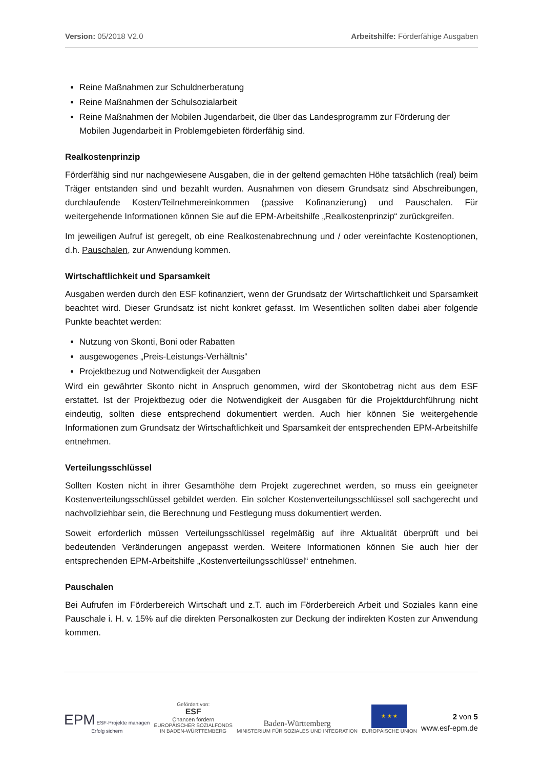Version: 05/2018 V2.0 Arbeitshilfe: Förderfähige Ausgaben
Reine Maßnahmen zur Schuldnerberatung
Reine Maßnahmen der Schulsozialarbeit
Reine Maßnahmen der Mobilen Jugendarbeit, die über das Landesprogramm zur Förderung der Mobilen Jugendarbeit in Problemgebieten förderfähig sind.
Realkostenprinzip
Förderfähig sind nur nachgewiesene Ausgaben, die in der geltend gemachten Höhe tatsächlich (real) beim Träger entstanden sind und bezahlt wurden. Ausnahmen von diesem Grundsatz sind Abschreibungen, durchlaufende Kosten/Teilnehmereinkommen (passive Kofinanzierung) und Pauschalen. Für weitergehende Informationen können Sie auf die EPM-Arbeitshilfe „Realkostenprinzip“ zurückgreifen.
Im jeweiligen Aufruf ist geregelt, ob eine Realkostenabrechnung und / oder vereinfachte Kostenoptionen, d.h. Pauschalen, zur Anwendung kommen.
Wirtschaftlichkeit und Sparsamkeit
Ausgaben werden durch den ESF kofinanziert, wenn der Grundsatz der Wirtschaftlichkeit und Sparsamkeit beachtet wird. Dieser Grundsatz ist nicht konkret gefasst. Im Wesentlichen sollten dabei aber folgende Punkte beachtet werden:
Nutzung von Skonti, Boni oder Rabatten
ausgewogenes „Preis-Leistungs-Verhältnis“
Projektbezug und Notwendigkeit der Ausgaben
Wird ein gewährter Skonto nicht in Anspruch genommen, wird der Skontobetrag nicht aus dem ESF erstattet. Ist der Projektbezug oder die Notwendigkeit der Ausgaben für die Projektdurchführung nicht eindeutig, sollten diese entsprechend dokumentiert werden. Auch hier können Sie weitergehende Informationen zum Grundsatz der Wirtschaftlichkeit und Sparsamkeit der entsprechenden EPM-Arbeitshilfe entnehmen.
Verteilungsschlüssel
Sollten Kosten nicht in ihrer Gesamthöhe dem Projekt zugerechnet werden, so muss ein geeigneter Kostenverteilungsschlüssel gebildet werden. Ein solcher Kostenverteilungsschlüssel soll sachgerecht und nachvollziehbar sein, die Berechnung und Festlegung muss dokumentiert werden.
Soweit erforderlich müssen Verteilungsschlüssel regelmäßig auf ihre Aktualität überprüft und bei bedeutenden Veränderungen angepasst werden. Weitere Informationen können Sie auch hier der entsprechenden EPM-Arbeitshilfe „Kostenverteilungsschlüssel“ entnehmen.
Pauschalen
Bei Aufrufen im Förderbereich Wirtschaft und z.T. auch im Förderbereich Arbeit und Soziales kann eine Pauschale i. H. v. 15% auf die direkten Personalkosten zur Deckung der indirekten Kosten zur Anwendung kommen.
EPM ESF-Projekte managen
Erfolg sichern
Gefördert von:
ESF
Chancen fördern
EUROPÄISCHER SOZIALFONDS
IN BADEN-WÜRTTEMBERG
Baden-Württemberg
MINISTERIUM FÜR SOZIALES UND INTEGRATION
★ ★ ★
EUROPÄISCHE UNION
2 von 5
www.esf-epm.de